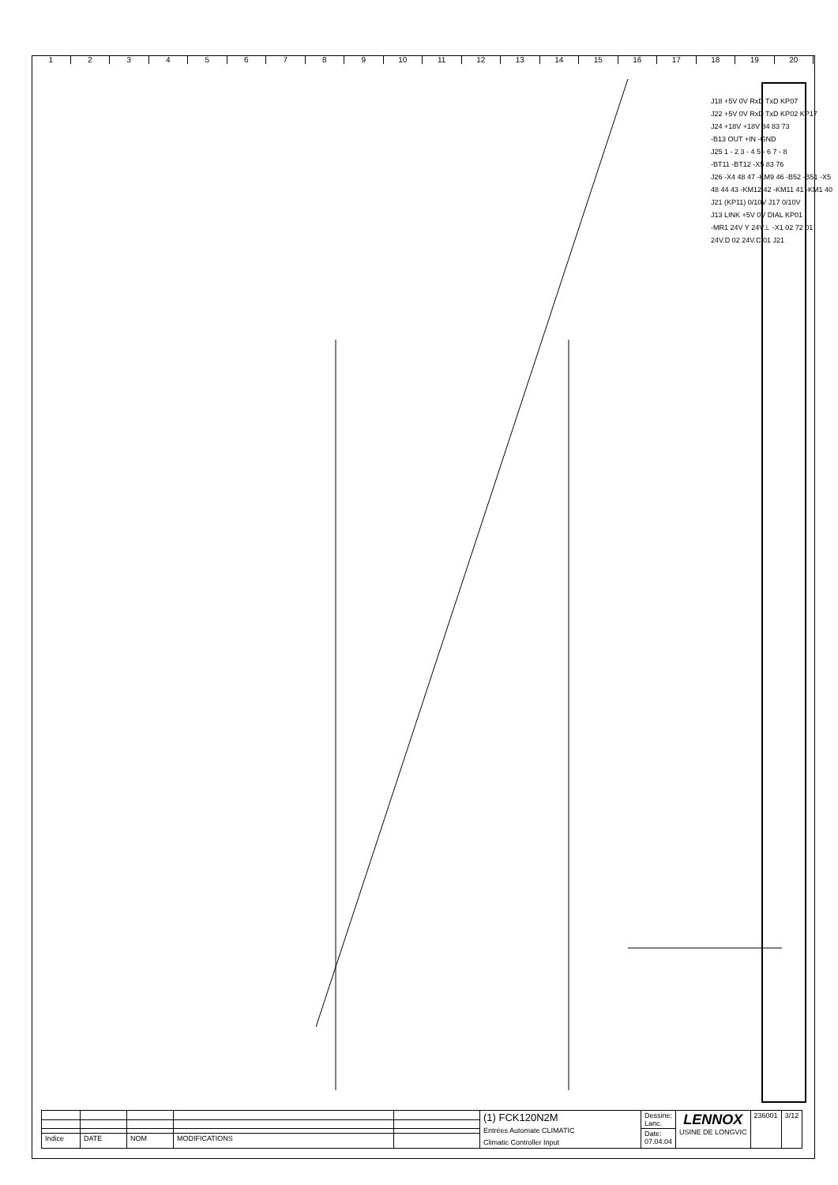123456789 10 11 12 13 14 15 16 17 18 19 20
J18 +5V 0V RxD TxD KP07
J22 +5V 0V RxD TxD KP02 KP17
J24 +18V +18V 84 83 73
-B13 OUT +IN -GND
J25 1 - 2 3 - 4 5 - 6 7 - 8
-BT11 -BT12 -X5 83 76
J26 -X4 48 47 -KM9 46 -B52 -B51 -X5 48 44 43 -KM12 42 -KM11 41 -KM1 40
J21 (KP11) 0/10V J17 0/10V
J13 LINK +5V 0V DIAL KP01
-MR1 24V Y 24V⊥ -X1 02 72 01
24V.D 02 24V.C 01 J21
| | | | | | (1) FCK120N2M Entrées Automate CLIMATIC Climatic Controller Input | Dessine: Lanc. | LENNOX USINE DE LONGVIC | 236001 | 3/12 |
| | | | | | | Date: 07.04.04 | | | |
| Indice | DATE | NOM | MODIFICATIONS | | | | | | |